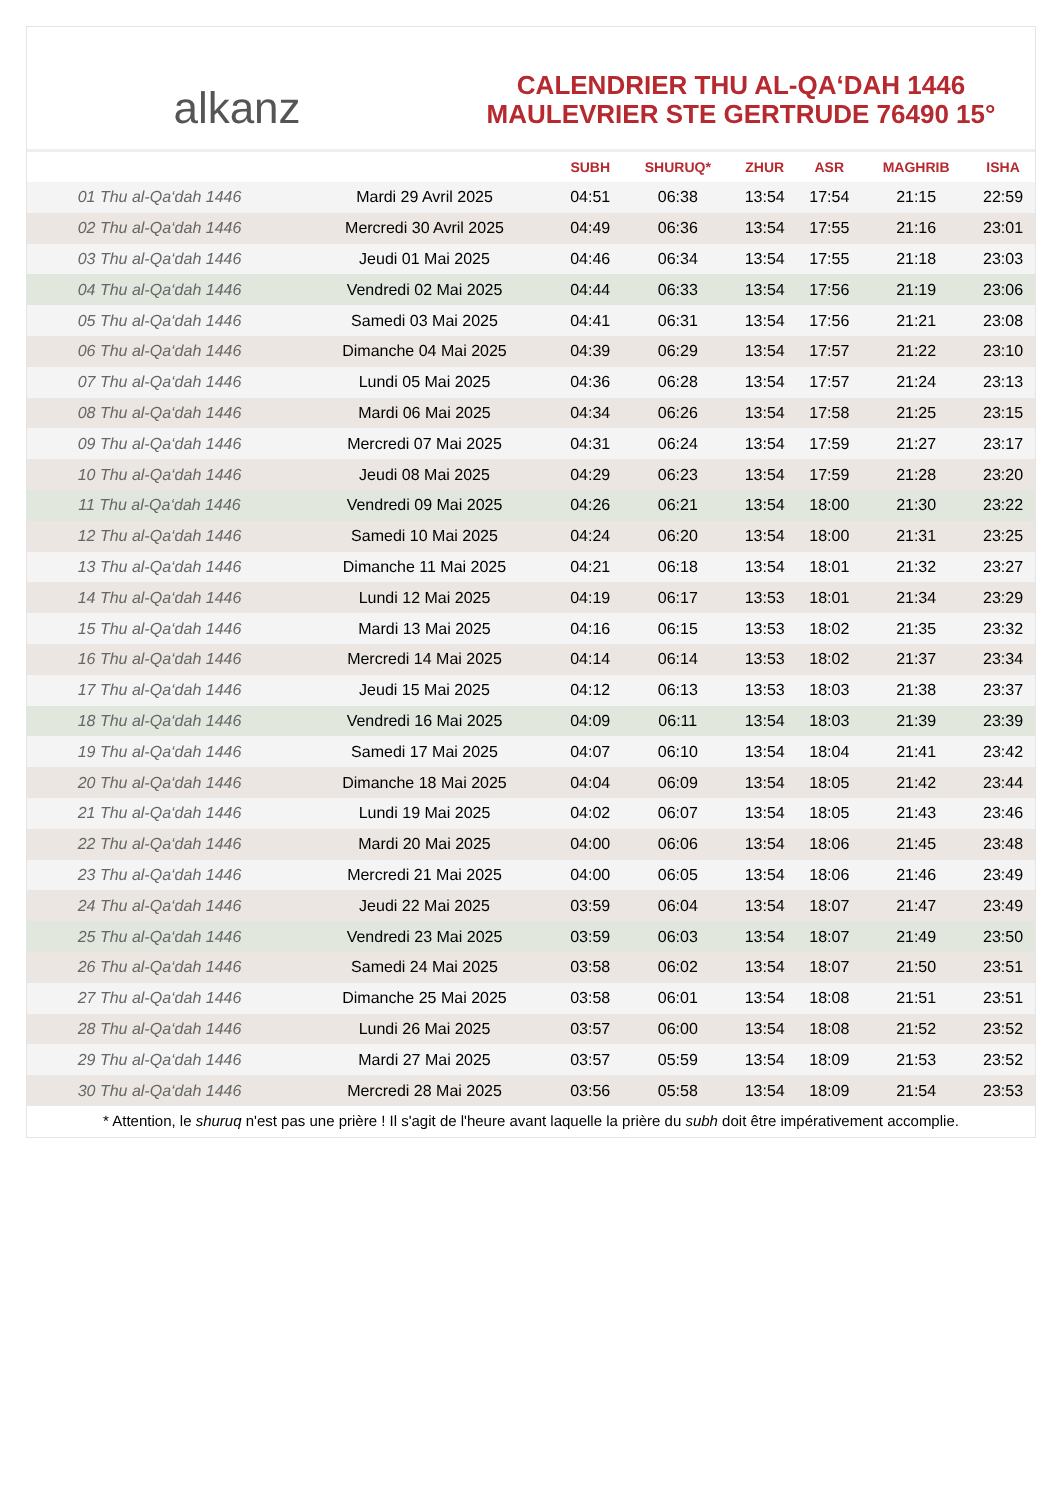alkanz
CALENDRIER THU AL-QA‘DAH 1446
MAULEVRIER STE GERTRUDE 76490 15°
| | | SUBH | SHURUQ* | ZHUR | ASR | MAGHRIB | ISHA |
| --- | --- | --- | --- | --- | --- | --- | --- |
| 01 Thu al-Qa‘dah 1446 | Mardi 29 Avril 2025 | 04:51 | 06:38 | 13:54 | 17:54 | 21:15 | 22:59 |
| 02 Thu al-Qa‘dah 1446 | Mercredi 30 Avril 2025 | 04:49 | 06:36 | 13:54 | 17:55 | 21:16 | 23:01 |
| 03 Thu al-Qa‘dah 1446 | Jeudi 01 Mai 2025 | 04:46 | 06:34 | 13:54 | 17:55 | 21:18 | 23:03 |
| 04 Thu al-Qa‘dah 1446 | Vendredi 02 Mai 2025 | 04:44 | 06:33 | 13:54 | 17:56 | 21:19 | 23:06 |
| 05 Thu al-Qa‘dah 1446 | Samedi 03 Mai 2025 | 04:41 | 06:31 | 13:54 | 17:56 | 21:21 | 23:08 |
| 06 Thu al-Qa‘dah 1446 | Dimanche 04 Mai 2025 | 04:39 | 06:29 | 13:54 | 17:57 | 21:22 | 23:10 |
| 07 Thu al-Qa‘dah 1446 | Lundi 05 Mai 2025 | 04:36 | 06:28 | 13:54 | 17:57 | 21:24 | 23:13 |
| 08 Thu al-Qa‘dah 1446 | Mardi 06 Mai 2025 | 04:34 | 06:26 | 13:54 | 17:58 | 21:25 | 23:15 |
| 09 Thu al-Qa‘dah 1446 | Mercredi 07 Mai 2025 | 04:31 | 06:24 | 13:54 | 17:59 | 21:27 | 23:17 |
| 10 Thu al-Qa‘dah 1446 | Jeudi 08 Mai 2025 | 04:29 | 06:23 | 13:54 | 17:59 | 21:28 | 23:20 |
| 11 Thu al-Qa‘dah 1446 | Vendredi 09 Mai 2025 | 04:26 | 06:21 | 13:54 | 18:00 | 21:30 | 23:22 |
| 12 Thu al-Qa‘dah 1446 | Samedi 10 Mai 2025 | 04:24 | 06:20 | 13:54 | 18:00 | 21:31 | 23:25 |
| 13 Thu al-Qa‘dah 1446 | Dimanche 11 Mai 2025 | 04:21 | 06:18 | 13:54 | 18:01 | 21:32 | 23:27 |
| 14 Thu al-Qa‘dah 1446 | Lundi 12 Mai 2025 | 04:19 | 06:17 | 13:53 | 18:01 | 21:34 | 23:29 |
| 15 Thu al-Qa‘dah 1446 | Mardi 13 Mai 2025 | 04:16 | 06:15 | 13:53 | 18:02 | 21:35 | 23:32 |
| 16 Thu al-Qa‘dah 1446 | Mercredi 14 Mai 2025 | 04:14 | 06:14 | 13:53 | 18:02 | 21:37 | 23:34 |
| 17 Thu al-Qa‘dah 1446 | Jeudi 15 Mai 2025 | 04:12 | 06:13 | 13:53 | 18:03 | 21:38 | 23:37 |
| 18 Thu al-Qa‘dah 1446 | Vendredi 16 Mai 2025 | 04:09 | 06:11 | 13:54 | 18:03 | 21:39 | 23:39 |
| 19 Thu al-Qa‘dah 1446 | Samedi 17 Mai 2025 | 04:07 | 06:10 | 13:54 | 18:04 | 21:41 | 23:42 |
| 20 Thu al-Qa‘dah 1446 | Dimanche 18 Mai 2025 | 04:04 | 06:09 | 13:54 | 18:05 | 21:42 | 23:44 |
| 21 Thu al-Qa‘dah 1446 | Lundi 19 Mai 2025 | 04:02 | 06:07 | 13:54 | 18:05 | 21:43 | 23:46 |
| 22 Thu al-Qa‘dah 1446 | Mardi 20 Mai 2025 | 04:00 | 06:06 | 13:54 | 18:06 | 21:45 | 23:48 |
| 23 Thu al-Qa‘dah 1446 | Mercredi 21 Mai 2025 | 04:00 | 06:05 | 13:54 | 18:06 | 21:46 | 23:49 |
| 24 Thu al-Qa‘dah 1446 | Jeudi 22 Mai 2025 | 03:59 | 06:04 | 13:54 | 18:07 | 21:47 | 23:49 |
| 25 Thu al-Qa‘dah 1446 | Vendredi 23 Mai 2025 | 03:59 | 06:03 | 13:54 | 18:07 | 21:49 | 23:50 |
| 26 Thu al-Qa‘dah 1446 | Samedi 24 Mai 2025 | 03:58 | 06:02 | 13:54 | 18:07 | 21:50 | 23:51 |
| 27 Thu al-Qa‘dah 1446 | Dimanche 25 Mai 2025 | 03:58 | 06:01 | 13:54 | 18:08 | 21:51 | 23:51 |
| 28 Thu al-Qa‘dah 1446 | Lundi 26 Mai 2025 | 03:57 | 06:00 | 13:54 | 18:08 | 21:52 | 23:52 |
| 29 Thu al-Qa‘dah 1446 | Mardi 27 Mai 2025 | 03:57 | 05:59 | 13:54 | 18:09 | 21:53 | 23:52 |
| 30 Thu al-Qa‘dah 1446 | Mercredi 28 Mai 2025 | 03:56 | 05:58 | 13:54 | 18:09 | 21:54 | 23:53 |
* Attention, le shuruq n'est pas une prière ! Il s'agit de l'heure avant laquelle la prière du subh doit être impérativement accomplie.